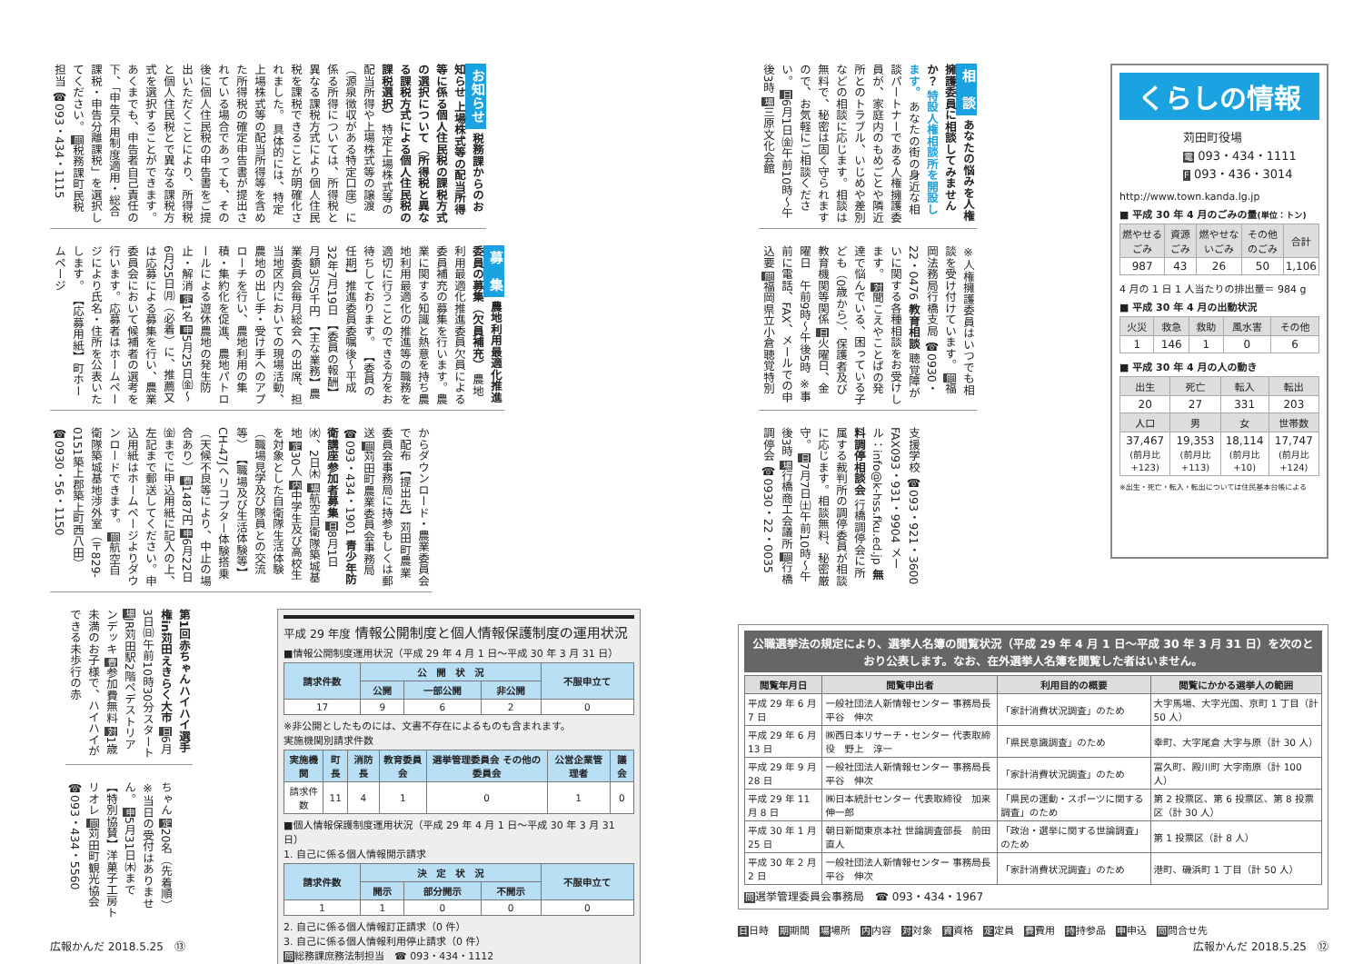くらしの情報
苅田町役場
電 093・434・1111
F 093・436・3014
http://www.town.kanda.lg.jp
■ 平成 30 年 4 月のごみの量(単位：トン)
| 燃やせるごみ | 資源ごみ | 燃やせないごみ | その他のごみ | 合計 |
| --- | --- | --- | --- | --- |
| 987 | 43 | 26 | 50 | 1,106 |
4 月の 1 日 1 人当たりの排出量＝ 984 g
■ 平成 30 年 4 月の出動状況
| 火災 | 救急 | 救助 | 風水害 | その他 |
| --- | --- | --- | --- | --- |
| 1 | 146 | 1 | 0 | 6 |
■ 平成 30 年 4 月の人の動き
| 出生 | 死亡 | 転入 | 転出 |
| --- | --- | --- | --- |
| 20 | 27 | 331 | 203 |
| 人口 | 男 | 女 | 世帯数 |
| 37,467 (前月比+123) | 19,353 (前月比+113) | 18,114 (前月比+10) | 17,747 (前月比+124) |
※出生・死亡・転入・転出については住民基本台帳による
相　談 あなたの悩みを人権擁護委員に相談してみませんか？ 特設人権相談所を開設します。 あなたの街の身近な相談パートナーである人権擁護委員が、家庭内のもめごとや隣近所とのトラブル、いじめや差別などの相談に応じます。相談は無料で、秘密は固く守られますので、お気軽にご相談ください。 日6月1日㈮午前10時～午後3時 場三原文化会館
※人権擁護委員はいつでも相談を受け付けています。 問福岡法務局行橋支局 ☎0930・22・0476 教育相談 聴覚障がいに関する各種相談をお受けします。 対聞こえやことばの発達で悩んでいる、困っている子ども（0歳から）、保護者及び教育機関等関係 日火曜日、金曜日　午前9時～午後5時 ※事前に電話、FAX、メールでの申込要 問福岡県立小倉聴覚特別
支援学校 ☎093・921・3600 FAX093・931・9904 メール：info@k-hss.fku.ed.jp 無料調停相談会 行橋調停会に所属する裁判所の調停委員が相談に応じます。相談無料、秘密厳守。 日7月7日㈯午前10時～午後3時 場行橋商工会議所 問行橋調停会 ☎0930・22・0035
公職選挙法の規定により、選挙人名簿の閲覧状況（平成 29 年 4 月 1 日～平成 30 年 3 月 31 日）を次のとおり公表します。なお、在外選挙人名簿を閲覧した者はいません。
| 閲覧年月日 | 閲覧申出者 | 利用目的の概要 | 閲覧にかかる選挙人の範囲 |
| --- | --- | --- | --- |
| 平成 29 年 6 月 7 日 | 一般社団法人新情報センター 事務局長 平谷 伸次 | 「家計消費状況調査」のため | 大字馬場、大字光国、京町 1 丁目（計 50 人） |
| 平成 29 年 6 月 13 日 | ㈱西日本リサーチ・センター 代表取締役 野上 淳一 | 「県民意識調査」のため | 幸町、大字尾倉 大字与原（計 30 人） |
| 平成 29 年 9 月 28 日 | 一般社団法人新情報センター 事務局長 平谷 伸次 | 「家計消費状況調査」のため | 富久町、殿川町 大字南原（計 100 人） |
| 平成 29 年 11 月 8 日 | ㈱日本統計センター 代表取締役 加来 伸一郎 | 「県民の運動・スポーツに関する調査」のため | 第 2 投票区、第 6 投票区、第 8 投票区（計 30 人） |
| 平成 30 年 1 月 25 日 | 朝日新聞東京本社 世論調査部長 前田 直人 | 「政治・選挙に関する世論調査」のため | 第 1 投票区（計 8 人） |
| 平成 30 年 2 月 2 日 | 一般社団法人新情報センター 事務局長 平谷 伸次 | 「家計消費状況調査」のため | 港町、磯浜町 1 丁目（計 50 人） |
問選挙管理委員会事務局　☎ 093・434・1967
日日時　期期間　場場所　内内容　対対象　資資格　定定員　費費用　持持参品　申申込　問問合せ先
広報かんだ 2018.5.25　⑫
お知らせ 税務課からのお知らせ 上場株式等の配当所得等に係る個人住民税の課税方式の選択について（所得税と異なる課税方式による個人住民税の課税選択） 特定上場株式等の配当所得や上場株式等の譲渡（源泉徴収がある特定口座）に係る所得については、所得税と異なる課税方式により個人住民税を課税できることが明確化されました。 具体的には、特定上場株式等の配当所得等を含めた所得税の確定申告書が提出されている場合であっても、その後に個人住民税の申告書をご提出いただくことにより、所得税と個人住民税とで異なる課税方式を選択することができます。あくまでも、申告者自己責任の下、「申告不用制度適用・総合課税・申告分離課税」を選択してください。 問税務課町民税担当 ☎093・434・1115
募　集 農地利用最適化推進委員の募集（欠員補充） 農地利用最適化推進委員欠員による委員補充の募集を行います。農業に関する知識と熱意を持ち農地利用最適化の推進等の職務を適切に行うことのできる方をお待ちしております。 【委員の任期】推進委員委嘱後～平成32年7月19日 【委員の報酬】月額3万5千円 【主な業務】農業委員会毎月総会への出席、担当地区内においての現場活動、農地の出し手・受け手へのアプローチを行い、農地利用の集積・集約化を促進、農地パトロールによる遊休農地の発生防止・解消 定1名 申5月25日㈮～6月25日㈪（必着）に、推薦又は応募による募集を行い、農業委員会において候補者の選考を行います。応募者はホームページにより氏名・住所を公表いたします。 【応募用紙】町ホームページ
からダウンロード・農業委員会で配布 【提出先】苅田町農業委員会事務局に持参もしくは郵送 問苅田町農業委員会事務局 ☎093・434・1901 青少年防衛講座参加者募集 日8月1日㈬、2日㈭ 場航空自衛隊築城基地 定30人 内中学生及び高校生を対象とした自衛隊生活体験（職場見学及び隊員との交流等） 【職場及び生活体験等】CH-47Jヘリコプター体験搭乗（天候不良等により、中止の場合あり） 費1487円 申6月22日㈮までに申込用紙に記入の上、左記まで郵送してください。申込用紙はホームページよりダウンロードできます。 問航空自衛隊築城基地渉外室（〒829-0151築上郡築上町西八田） ☎0930・56・1150
平成 29 年度 情報公開制度と個人情報保護制度の運用状況
■情報公開制度運用状況（平成 29 年 4 月 1 日～平成 30 年 3 月 31 日）
| 請求件数 | 公 開 状 況 | | | 不服申立て |
| --- | --- | --- | --- | --- |
| | 公開 | 一部公開 | 非公開 | |
| 17 | 9 | 6 | 2 | 0 |
※非公開としたものには、文書不存在によるものも含まれます。
実施機関別請求件数
| 実施機関 | 町長 | 消防長 | 教育委員会 | 選挙管理委員会 その他の委員会 | 公営企業管理者 | 議会 |
| --- | --- | --- | --- | --- | --- | --- |
| 請求件数 | 11 | 4 | 1 | 0 | 1 | 0 |
■個人情報保護制度運用状況（平成 29 年 4 月 1 日～平成 30 年 3 月 31 日）
1. 自己に係る個人情報開示請求
| 請求件数 | 決 定 状 況 | | | 不服申立て |
| --- | --- | --- | --- | --- |
| | 開示 | 部分開示 | 不開示 | |
| 1 | 1 | 0 | 0 | 0 |
2. 自己に係る個人情報訂正請求（0 件）
3. 自己に係る個人情報利用停止請求（0 件）
問総務課庶務法制担当　☎ 093・434・1112
第1回赤ちゃんハイハイ選手権in苅田えきらく大市 日6月3日㈰午前10時30分スタート 場JR苅田駅2階ペデストリアンデッキ 費参加費無料 対1歳未満のお子様で、ハイハイができる未歩行の赤
ちゃん 定20名（先着順） ※当日の受付はありません。 申5月31日㈭まで 【特別協賛】洋菓子工房トリオレ 問苅田町観光協会 ☎093・434・5560
広報かんだ 2018.5.25　⑬